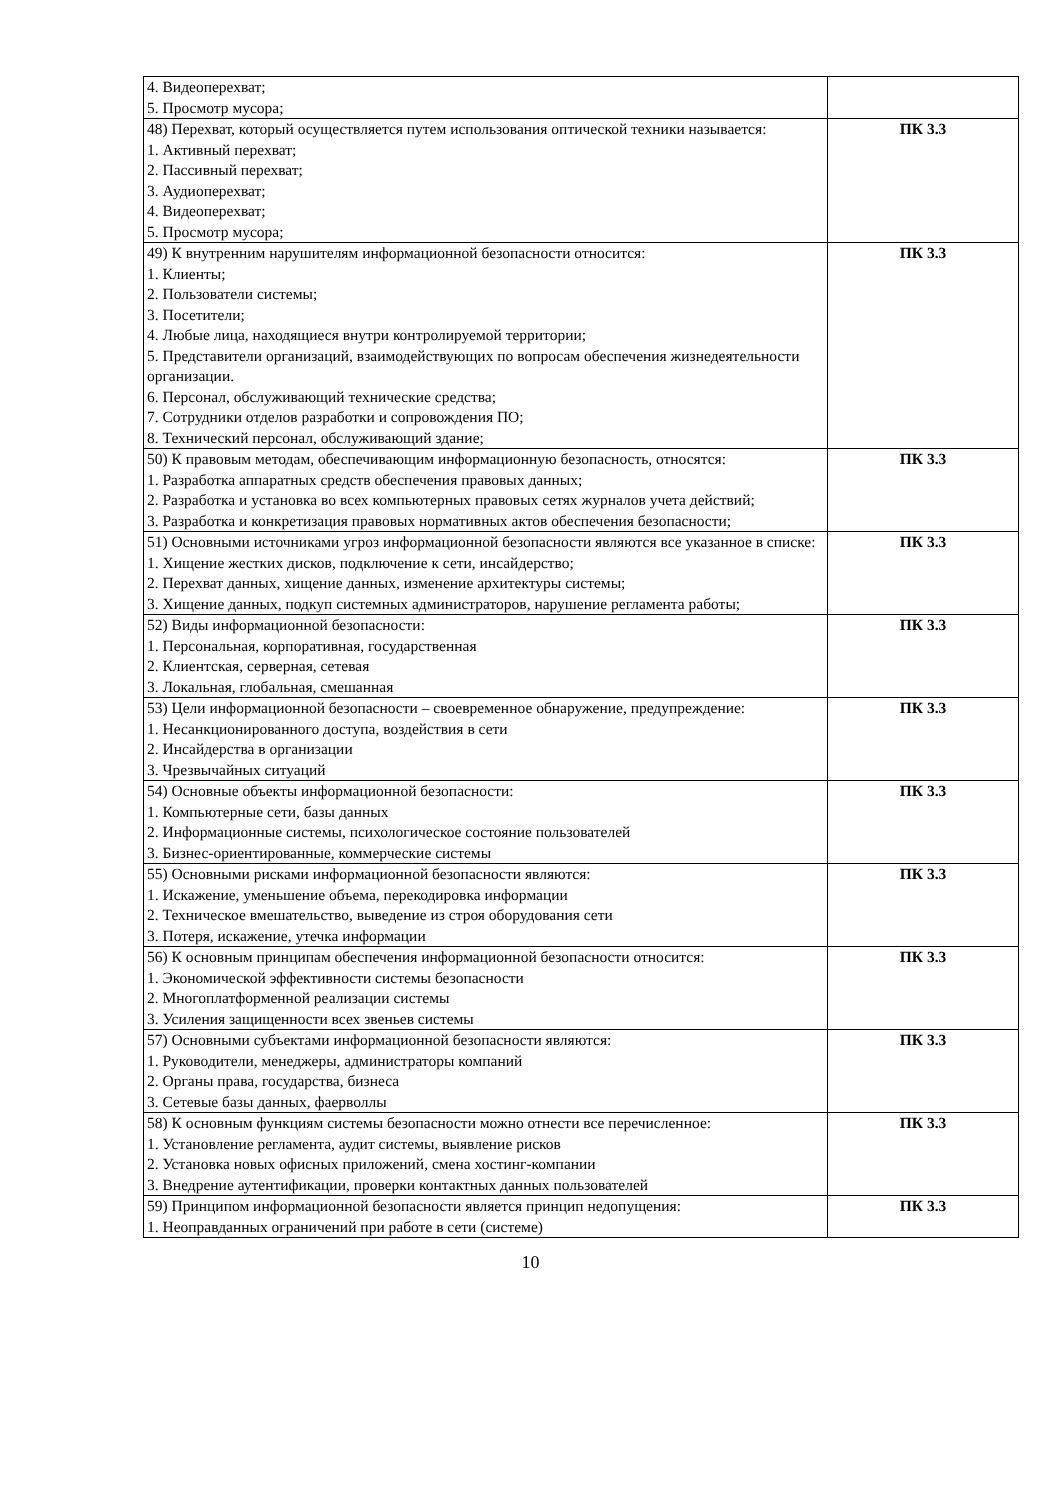| 4. Видеоперехват; 5. Просмотр мусора; | |
| 48) Перехват, который осуществляется путем использования оптической техники называется: 1. Активный перехват; 2. Пассивный перехват; 3. Аудиоперехват; 4. Видеоперехват; 5. Просмотр мусора; | ПК 3.3 |
| 49) К внутренним нарушителям информационной безопасности относится: 1. Клиенты; 2. Пользователи системы; 3. Посетители; 4. Любые лица, находящиеся внутри контролируемой территории; 5. Представители организаций, взаимодействующих по вопросам обеспечения жизнедеятельности организации. 6. Персонал, обслуживающий технические средства; 7. Сотрудники отделов разработки и сопровождения ПО; 8. Технический персонал, обслуживающий здание; | ПК 3.3 |
| 50) К правовым методам, обеспечивающим информационную безопасность, относятся: 1. Разработка аппаратных средств обеспечения правовых данных; 2. Разработка и установка во всех компьютерных правовых сетях журналов учета действий; 3. Разработка и конкретизация правовых нормативных актов обеспечения безопасности; | ПК 3.3 |
| 51) Основными источниками угроз информационной безопасности являются все указанное в списке: 1. Хищение жестких дисков, подключение к сети, инсайдерство; 2. Перехват данных, хищение данных, изменение архитектуры системы; 3. Хищение данных, подкуп системных администраторов, нарушение регламента работы; | ПК 3.3 |
| 52) Виды информационной безопасности: 1. Персональная, корпоративная, государственная 2. Клиентская, серверная, сетевая 3. Локальная, глобальная, смешанная | ПК 3.3 |
| 53) Цели информационной безопасности – своевременное обнаружение, предупреждение: 1. Несанкционированного доступа, воздействия в сети 2. Инсайдерства в организации 3. Чрезвычайных ситуаций | ПК 3.3 |
| 54) Основные объекты информационной безопасности: 1. Компьютерные сети, базы данных 2. Информационные системы, психологическое состояние пользователей 3. Бизнес-ориентированные, коммерческие системы | ПК 3.3 |
| 55) Основными рисками информационной безопасности являются: 1. Искажение, уменьшение объема, перекодировка информации 2. Техническое вмешательство, выведение из строя оборудования сети 3. Потеря, искажение, утечка информации | ПК 3.3 |
| 56) К основным принципам обеспечения информационной безопасности относится: 1. Экономической эффективности системы безопасности 2. Многоплатформенной реализации системы 3. Усиления защищенности всех звеньев системы | ПК 3.3 |
| 57) Основными субъектами информационной безопасности являются: 1. Руководители, менеджеры, администраторы компаний 2. Органы права, государства, бизнеса 3. Сетевые базы данных, фаерволлы | ПК 3.3 |
| 58) К основным функциям системы безопасности можно отнести все перечисленное: 1. Установление регламента, аудит системы, выявление рисков 2. Установка новых офисных приложений, смена хостинг-компании 3. Внедрение аутентификации, проверки контактных данных пользователей | ПК 3.3 |
| 59) Принципом информационной безопасности является принцип недопущения: 1. Неоправданных ограничений при работе в сети (системе) | ПК 3.3 |
10